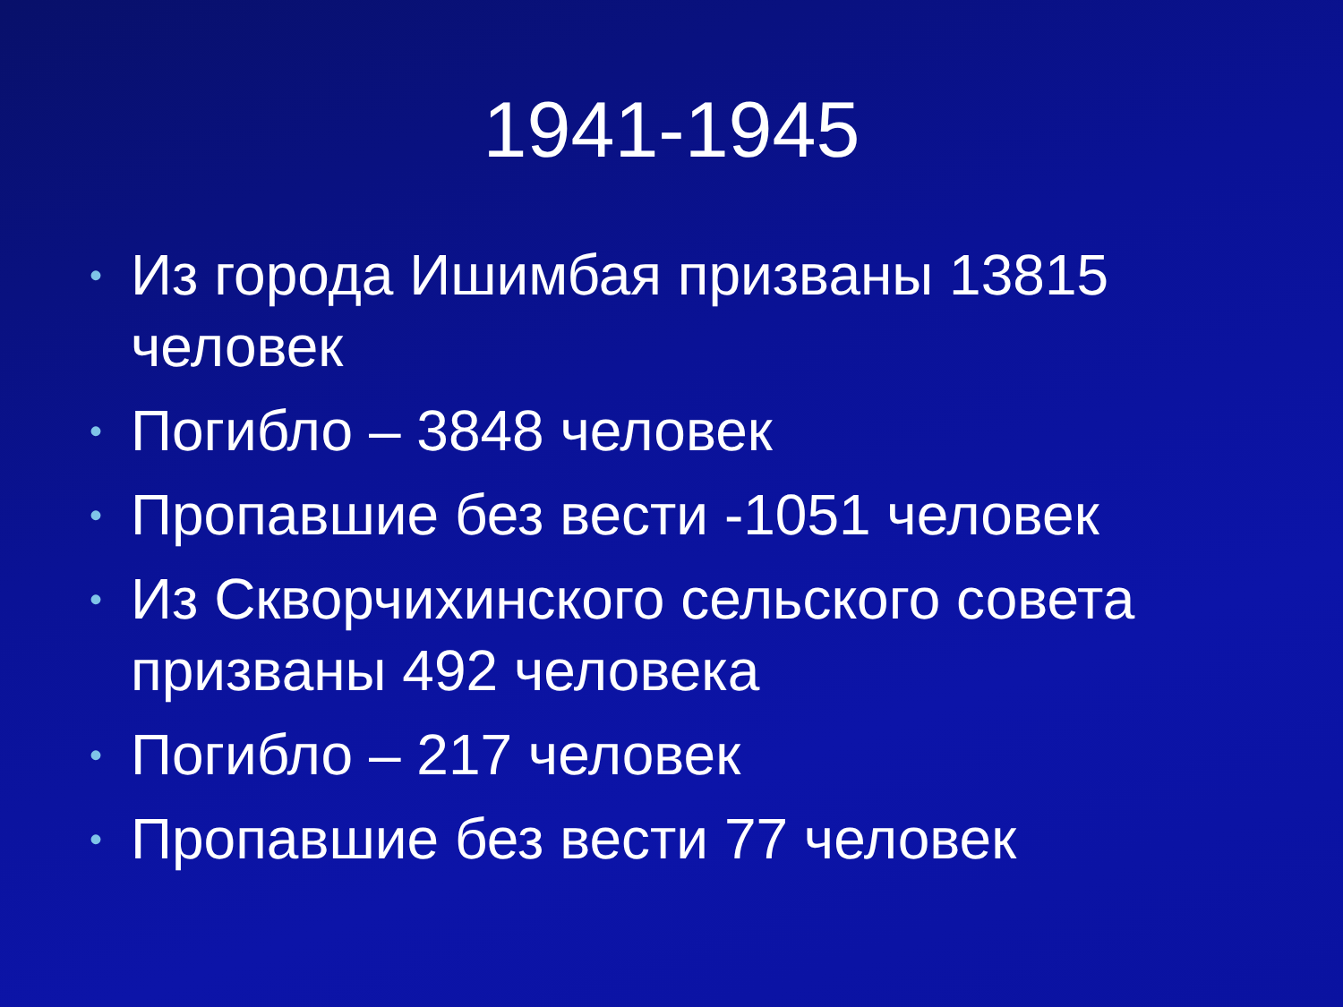1941-1945
• Из города Ишимбая призваны 13815 человек
• Погибло – 3848 человек
• Пропавшие без вести -1051 человек
• Из Скворчихинского сельского совета призваны 492 человека
• Погибло – 217 человек
• Пропавшие без вести 77 человек